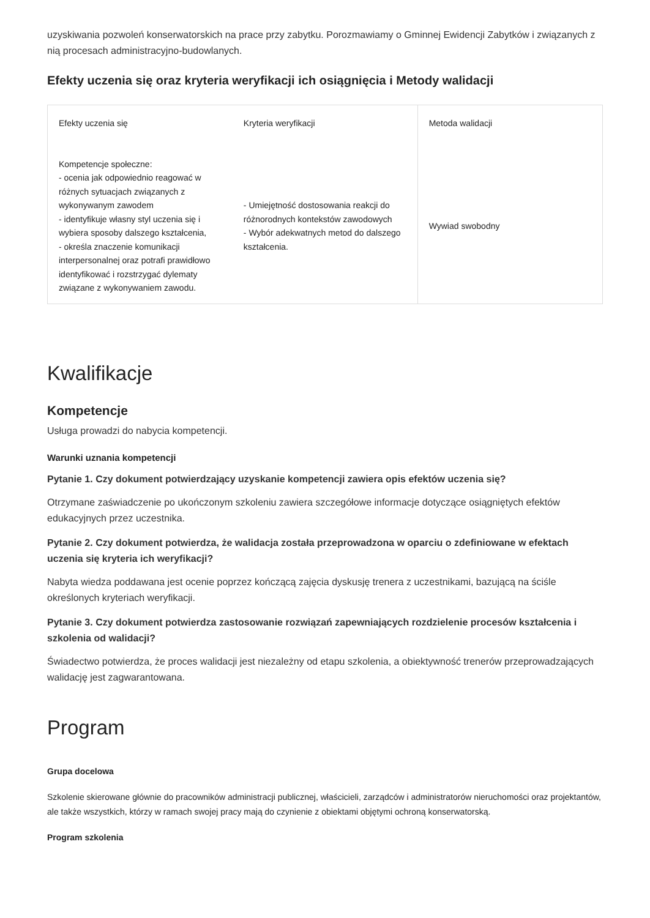uzyskiwania pozwoleń konserwatorskich na prace przy zabytku. Porozmawiamy o Gminnej Ewidencji Zabytków i związanych z nią procesach administracyjno-budowlanych.
Efekty uczenia się oraz kryteria weryfikacji ich osiągnięcia i Metody walidacji
| Efekty uczenia się | Kryteria weryfikacji | Metoda walidacji |
| --- | --- | --- |
| Kompetencje społeczne: - ocenia jak odpowiednio reagować w różnych sytuacjach związanych z wykonywanym zawodem - identyfikuje własny styl uczenia się i wybiera sposoby dalszego kształcenia, - określa znaczenie komunikacji interpersonalnej oraz potrafi prawidłowo identyfikować i rozstrzygać dylematy związane z wykonywaniem zawodu. | - Umiejętność dostosowania reakcji do różnorodnych kontekstów zawodowych - Wybór adekwatnych metod do dalszego kształcenia. | Wywiad swobodny |
Kwalifikacje
Kompetencje
Usługa prowadzi do nabycia kompetencji.
Warunki uznania kompetencji
Pytanie 1. Czy dokument potwierdzający uzyskanie kompetencji zawiera opis efektów uczenia się?
Otrzymane zaświadczenie po ukończonym szkoleniu zawiera szczegółowe informacje dotyczące osiągniętych efektów edukacyjnych przez uczestnika.
Pytanie 2. Czy dokument potwierdza, że walidacja została przeprowadzona w oparciu o zdefiniowane w efektach uczenia się kryteria ich weryfikacji?
Nabyta wiedza poddawana jest ocenie poprzez kończącą zajęcia dyskusję trenera z uczestnikami, bazującą na ściśle określonych kryteriach weryfikacji.
Pytanie 3. Czy dokument potwierdza zastosowanie rozwiązań zapewniających rozdzielenie procesów kształcenia i szkolenia od walidacji?
Świadectwo potwierdza, że proces walidacji jest niezależny od etapu szkolenia, a obiektywność trenerów przeprowadzających walidację jest zagwarantowana.
Program
Grupa docelowa
Szkolenie skierowane głównie do pracowników administracji publicznej, właścicieli, zarządców i administratorów nieruchomości oraz projektantów, ale także wszystkich, którzy w ramach swojej pracy mają do czynienie z obiektami objętymi ochroną konserwatorską.
Program szkolenia